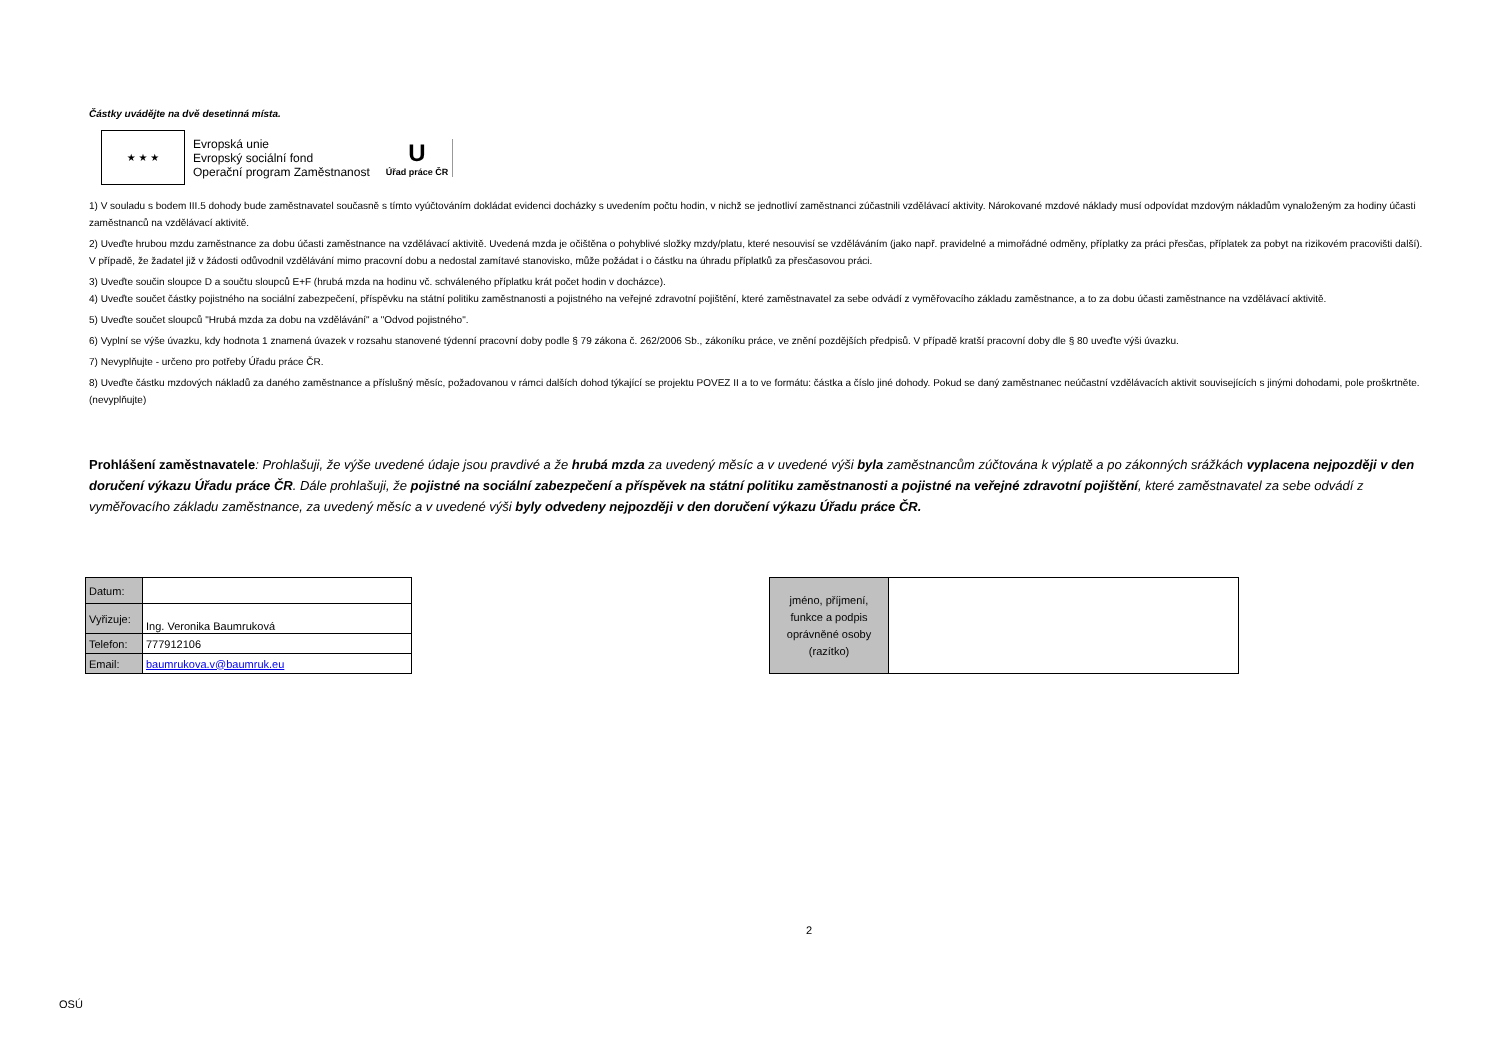Částky uvádějte na dvě desetinná místa.
★ ★ ★
Evropská unie
Evropský sociální fond
Operační program Zaměstnanost
U
Úřad práce ČR
1) V souladu s bodem III.5 dohody bude zaměstnavatel současně s tímto vyúčtováním dokládat evidenci docházky s uvedením počtu hodin, v nichž se jednotliví zaměstnanci zúčastnili vzdělávací aktivity. Nárokované mzdové náklady musí odpovídat mzdovým nákladům vynaloženým za hodiny účasti zaměstnanců na vzdělávací aktivitě.
2) Uveďte hrubou mzdu zaměstnance za dobu účasti zaměstnance na vzdělávací aktivitě. Uvedená mzda je očištěna o pohyblivé složky mzdy/platu, které nesouvisí se vzděláváním (jako např. pravidelné a mimořádné odměny, příplatky za práci přesčas, příplatek za pobyt na rizikovém pracovišti další). V případě, že žadatel již v žádosti odůvodnil vzdělávání mimo pracovní dobu a nedostal zamítavé stanovisko, může požádat i o částku na úhradu příplatků za přesčasovou práci.
3) Uveďte součin sloupce D a součtu sloupců E+F (hrubá mzda na hodinu vč. schváleného příplatku krát počet hodin v docházce).
4) Uveďte součet částky pojistného na sociální zabezpečení, příspěvku na státní politiku zaměstnanosti a pojistného na veřejné zdravotní pojištění, které zaměstnavatel za sebe odvádí z vyměřovacího základu zaměstnance, a to za dobu účasti zaměstnance na vzdělávací aktivitě.
5) Uveďte součet sloupců "Hrubá mzda za dobu na vzdělávání" a "Odvod pojistného".
6) Vyplní se výše úvazku, kdy hodnota 1 znamená úvazek v rozsahu stanovené týdenní pracovní doby podle § 79 zákona č. 262/2006 Sb., zákoníku práce, ve znění pozdějších předpisů. V případě kratší pracovní doby dle § 80 uveďte výši úvazku.
7) Nevyplňujte - určeno pro potřeby Úřadu práce ČR.
8) Uveďte částku mzdových nákladů za daného zaměstnance a příslušný měsíc, požadovanou v rámci dalších dohod týkající se projektu POVEZ II a to ve formátu: částka a číslo jiné dohody. Pokud se daný zaměstnanec neúčastní vzdělávacích aktivit souvisejících s jinými dohodami, pole proškrtněte. (nevyplňujte)
Prohlášení zaměstnavatele: Prohlašuji, že výše uvedené údaje jsou pravdivé a že hrubá mzda za uvedený měsíc a v uvedené výši byla zaměstnancům zúčtována k výplatě a po zákonných srážkách vyplacena nejpozději v den doručení výkazu Úřadu práce ČR. Dále prohlašuji, že pojistné na sociální zabezpečení a příspěvek na státní politiku zaměstnanosti a pojistné na veřejné zdravotní pojištění, které zaměstnavatel za sebe odvádí z vyměřovacího základu zaměstnance, za uvedený měsíc a v uvedené výši byly odvedeny nejpozději v den doručení výkazu Úřadu práce ČR.
| Datum: | |
| Vyřizuje: | Ing. Veronika Baumruková |
| Telefon: | 777912106 |
| Email: | baumrukova.v@baumruk.eu |
| jméno, příjmení, funkce a podpis oprávněné osoby (razítko) | |
2
OSÚ